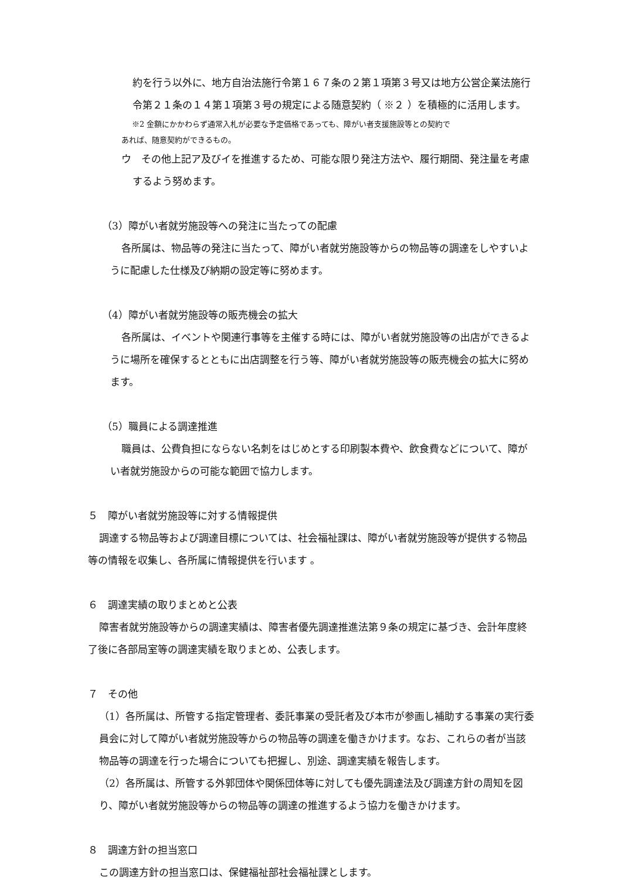約を行う以外に、地方自治法施行令第１６７条の２第１項第３号又は地方公営企業法施行令第２１条の１４第１項第３号の規定による随意契約（ ※２ ）を積極的に活用します。
※2 金額にかかわらず通常入札が必要な予定価格であっても、障がい者支援施設等との契約で
あれば、随意契約ができるもの。
ウ　その他上記ア及びイを推進するため、可能な限り発注方法や、履行期間、発注量を考慮するよう努めます。
（3）障がい者就労施設等への発注に当たっての配慮
各所属は、物品等の発注に当たって、障がい者就労施設等からの物品等の調達をしやすいように配慮した仕様及び納期の設定等に努めます。
（4）障がい者就労施設等の販売機会の拡大
各所属は、イベントや関連行事等を主催する時には、障がい者就労施設等の出店ができるように場所を確保するとともに出店調整を行う等、障がい者就労施設等の販売機会の拡大に努めます。
（5）職員による調達推進
職員は、公費負担にならない名刺をはじめとする印刷製本費や、飲食費などについて、障がい者就労施設からの可能な範囲で協力します。
５　障がい者就労施設等に対する情報提供
調達する物品等および調達目標については、社会福祉課は、障がい者就労施設等が提供する物品等の情報を収集し、各所属に情報提供を行います 。
６　調達実績の取りまとめと公表
障害者就労施設等からの調達実績は、障害者優先調達推進法第９条の規定に基づき、会計年度終了後に各部局室等の調達実績を取りまとめ、公表します。
７　その他
（1）各所属は、所管する指定管理者、委託事業の受託者及び本市が参画し補助する事業の実行委員会に対して障がい者就労施設等からの物品等の調達を働きかけます。なお、これらの者が当該物品等の調達を行った場合についても把握し、別途、調達実績を報告します。
（2）各所属は、所管する外郭団体や関係団体等に対しても優先調達法及び調達方針の周知を図り、障がい者就労施設等からの物品等の調達の推進するよう協力を働きかけます。
８　調達方針の担当窓口
この調達方針の担当窓口は、保健福祉部社会福祉課とします。